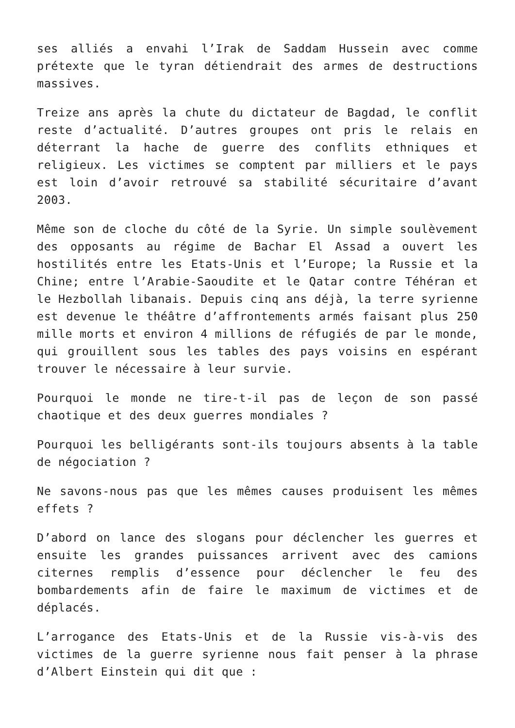ses alliés a envahi l’Irak de Saddam Hussein avec comme prétexte que le tyran détiendrait des armes de destructions massives.
Treize ans après la chute du dictateur de Bagdad, le conflit reste d’actualité. D’autres groupes ont pris le relais en déterrant la hache de guerre des conflits ethniques et religieux. Les victimes se comptent par milliers et le pays est loin d’avoir retrouvé sa stabilité sécuritaire d’avant 2003.
Même son de cloche du côté de la Syrie. Un simple soulèvement des opposants au régime de Bachar El Assad a ouvert les hostilités entre les Etats-Unis et l’Europe; la Russie et la Chine; entre l’Arabie-Saoudite et le Qatar contre Téhéran et le Hezbollah libanais. Depuis cinq ans déjà, la terre syrienne est devenue le théâtre d’affrontements armés faisant plus 250 mille morts et environ 4 millions de réfugiés de par le monde, qui grouillent sous les tables des pays voisins en espérant trouver le nécessaire à leur survie.
Pourquoi le monde ne tire-t-il pas de leçon de son passé chaotique et des deux guerres mondiales ?
Pourquoi les belligérants sont-ils toujours absents à la table de négociation ?
Ne savons-nous pas que les mêmes causes produisent les mêmes effets ?
D’abord on lance des slogans pour déclencher les guerres et ensuite les grandes puissances arrivent avec des camions citernes remplis d’essence pour déclencher le feu des bombardements afin de faire le maximum de victimes et de déplacés.
L’arrogance des Etats-Unis et de la Russie vis-à-vis des victimes de la guerre syrienne nous fait penser à la phrase d’Albert Einstein qui dit que :